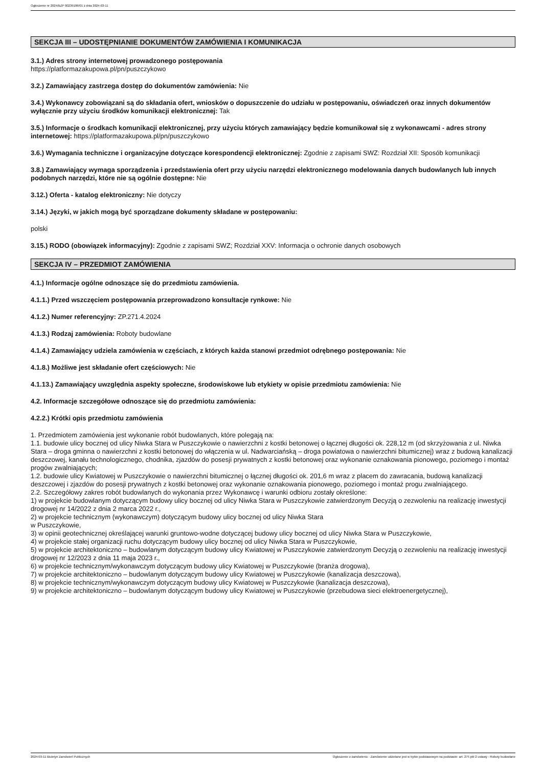Ogłoszenie nr 2024/BZP 00239186/01 z dnia 2024-03-11
SEKCJA III – UDOSTĘPNIANIE DOKUMENTÓW ZAMÓWIENIA I KOMUNIKACJA
3.1.) Adres strony internetowej prowadzonego postępowania
https://platformazakupowa.pl/pn/puszczykowo
3.2.) Zamawiający zastrzega dostęp do dokumentów zamówienia: Nie
3.4.) Wykonawcy zobowiązani są do składania ofert, wniosków o dopuszczenie do udziału w postępowaniu, oświadczeń oraz innych dokumentów wyłącznie przy użyciu środków komunikacji elektronicznej: Tak
3.5.) Informacje o środkach komunikacji elektronicznej, przy użyciu których zamawiający będzie komunikował się z wykonawcami - adres strony internetowej: https://platformazakupowa.pl/pn/puszczykowo
3.6.) Wymagania techniczne i organizacyjne dotyczące korespondencji elektronicznej: Zgodnie z zapisami SWZ: Rozdział XII: Sposób komunikacji
3.8.) Zamawiający wymaga sporządzenia i przedstawienia ofert przy użyciu narzędzi elektronicznego modelowania danych budowlanych lub innych podobnych narzędzi, które nie są ogólnie dostępne: Nie
3.12.) Oferta - katalog elektroniczny: Nie dotyczy
3.14.) Języki, w jakich mogą być sporządzane dokumenty składane w postępowaniu:
polski
3.15.) RODO (obowiązek informacyjny): Zgodnie z zapisami SWZ; Rozdział XXV: Informacja o ochronie danych osobowych
SEKCJA IV – PRZEDMIOT ZAMÓWIENIA
4.1.) Informacje ogólne odnoszące się do przedmiotu zamówienia.
4.1.1.) Przed wszczęciem postępowania przeprowadzono konsultacje rynkowe: Nie
4.1.2.) Numer referencyjny: ZP.271.4.2024
4.1.3.) Rodzaj zamówienia: Roboty budowlane
4.1.4.) Zamawiający udziela zamówienia w częściach, z których każda stanowi przedmiot odrębnego postępowania: Nie
4.1.8.) Możliwe jest składanie ofert częściowych: Nie
4.1.13.) Zamawiający uwzględnia aspekty społeczne, środowiskowe lub etykiety w opisie przedmiotu zamówienia: Nie
4.2. Informacje szczegółowe odnoszące się do przedmiotu zamówienia:
4.2.2.) Krótki opis przedmiotu zamówienia
1. Przedmiotem zamówienia jest wykonanie robót budowlanych, które polegają na:
1.1. budowie ulicy bocznej od ulicy Niwka Stara w Puszczykowie o nawierzchni z kostki betonowej o łącznej długości ok. 228,12 m (od skrzyżowania z ul. Niwka Stara – droga gminna o nawierzchni z kostki betonowej do włączenia w ul. Nadwarciańską – droga powiatowa o nawierzchni bitumicznej) wraz z budową kanalizacji deszczowej, kanału technologicznego, chodnika, zjazdów do posesji prywatnych z kostki betonowej oraz wykonanie oznakowania pionowego, poziomego i montaż progów zwalniających;
1.2. budowie ulicy Kwiatowej w Puszczykowie o nawierzchni bitumicznej o łącznej długości ok. 201,6 m wraz z placem do zawracania, budową kanalizacji deszczowej i zjazdów do posesji prywatnych z kostki betonowej oraz wykonanie oznakowania pionowego, poziomego i montaż progu zwalniającego.
2.2. Szczegółowy zakres robót budowlanych do wykonania przez Wykonawcę i warunki odbioru zostały określone:
1) w projekcie budowlanym dotyczącym budowy ulicy bocznej od ulicy Niwka Stara w Puszczykowie zatwierdzonym Decyzją o zezwoleniu na realizację inwestycji drogowej nr 14/2022 z dnia 2 marca 2022 r.,
2) w projekcie technicznym (wykonawczym) dotyczącym budowy ulicy bocznej od ulicy Niwka Stara
w Puszczykowie,
3) w opinii geotechnicznej określającej warunki gruntowo-wodne dotyczącej budowy ulicy bocznej od ulicy Niwka Stara w Puszczykowie,
4) w projekcie stałej organizacji ruchu dotyczącym budowy ulicy bocznej od ulicy Niwka Stara w Puszczykowie,
5) w projekcie architektoniczno – budowlanym dotyczącym budowy ulicy Kwiatowej w Puszczykowie zatwierdzonym Decyzją o zezwoleniu na realizację inwestycji drogowej nr 12/2023 z dnia 11 maja 2023 r.,
6) w projekcie technicznym/wykonawczym dotyczącym budowy ulicy Kwiatowej w Puszczykowie (branża drogowa),
7) w projekcie architektoniczno – budowlanym dotyczącym budowy ulicy Kwiatowej w Puszczykowie (kanalizacja deszczowa),
8) w projekcie technicznym/wykonawczym dotyczącym budowy ulicy Kwiatowej w Puszczykowie (kanalizacja deszczowa),
9) w projekcie architektoniczno – budowlanym dotyczącym budowy ulicy Kwiatowej w Puszczykowie (przebudowa sieci elektroenergetycznej),
2024-03-11 Biuletyn Zamówień Publicznych Ogłoszenie o zamówieniu - Zamówienie udzielane jest w trybie podstawowym na podstawie: art. 275 pkt 2 ustawy - Roboty budowlane